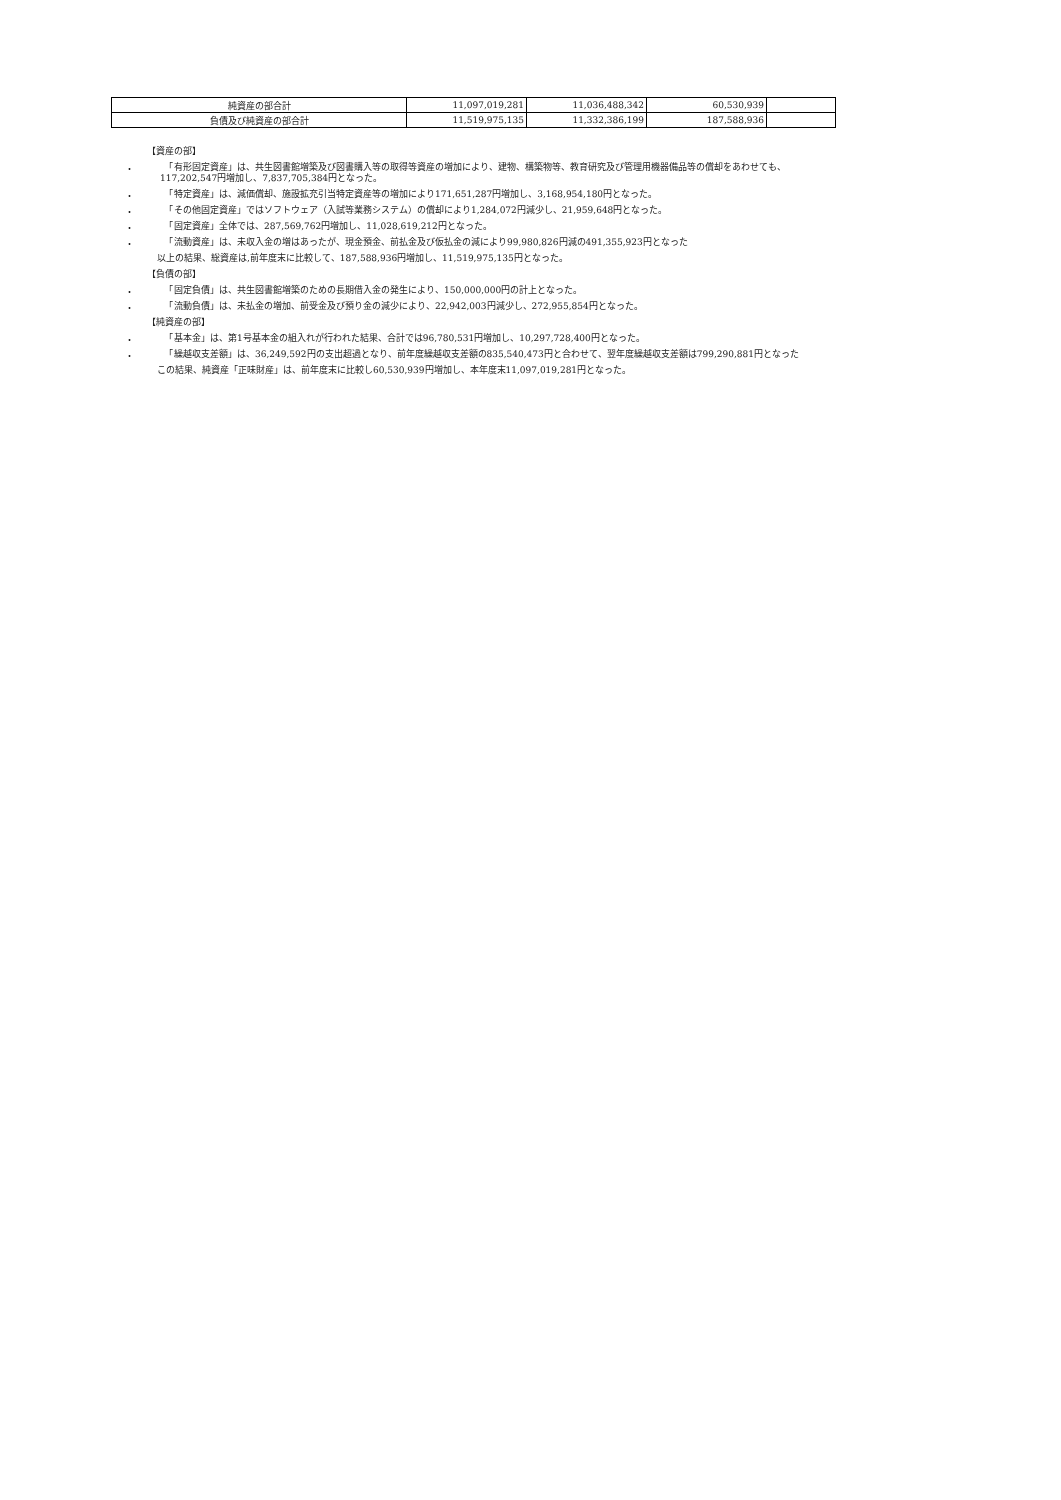| 純資産の部合計 | 11,097,019,281 | 11,036,488,342 | 60,530,939 | |
| 負債及び純資産の部合計 | 11,519,975,135 | 11,332,386,199 | 187,588,936 | |
【資産の部】
・
　「有形固定資産」は、共生図書館増築及び図書購入等の取得等資産の増加により、建物、構築物等、教育研究及び管理用機器備品等の償却をあわせても、117,202,547円増加し、7,837,705,384円となった。
・
　「特定資産」は、減価償却、施設拡充引当特定資産等の増加により171,651,287円増加し、3,168,954,180円となった。
・
　「その他固定資産」ではソフトウェア（入試等業務システム）の償却により1,284,072円減少し、21,959,648円となった。
・
　「固定資産」全体では、287,569,762円増加し、11,028,619,212円となった。
・
　「流動資産」は、未収入金の増はあったが、現金預金、前払金及び仮払金の減により99,980,826円減の491,355,923円となった
以上の結果、総資産は,前年度末に比較して、187,588,936円増加し、11,519,975,135円となった。
【負債の部】
・
　「固定負債」は、共生図書館増築のための長期借入金の発生により、150,000,000円の計上となった。
・
　「流動負債」は、未払金の増加、前受金及び預り金の減少により、22,942,003円減少し、272,955,854円となった。
【純資産の部】
・
　「基本金」は、第1号基本金の組入れが行われた結果、合計では96,780,531円増加し、10,297,728,400円となった。
・
　「繰越収支差額」は、36,249,592円の支出超過となり、前年度繰越収支差額の835,540,473円と合わせて、翌年度繰越収支差額は799,290,881円となった
この結果、純資産「正味財産」は、前年度末に比較し60,530,939円増加し、本年度末11,097,019,281円となった。